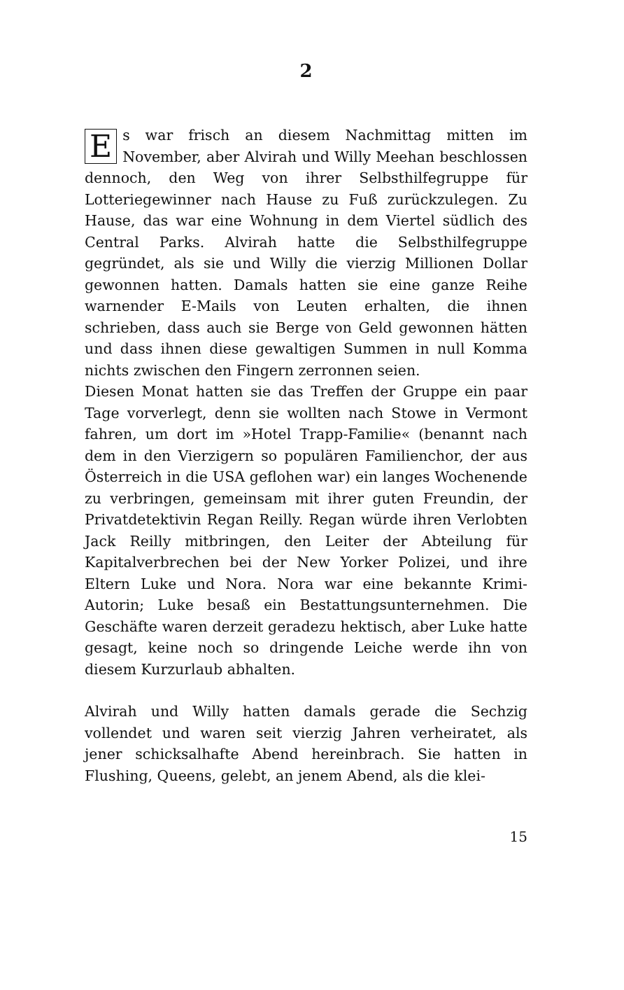2
Es war frisch an diesem Nachmittag mitten im November, aber Alvirah und Willy Meehan beschlossen dennoch, den Weg von ihrer Selbsthilfegruppe für Lotteriegewinner nach Hause zu Fuß zurückzulegen. Zu Hause, das war eine Wohnung in dem Viertel südlich des Central Parks. Alvirah hatte die Selbsthilfegruppe gegründet, als sie und Willy die vierzig Millionen Dollar gewonnen hatten. Damals hatten sie eine ganze Reihe warnender E-Mails von Leuten erhalten, die ihnen schrieben, dass auch sie Berge von Geld gewonnen hätten und dass ihnen diese gewaltigen Summen in null Komma nichts zwischen den Fingern zerronnen seien.
Diesen Monat hatten sie das Treffen der Gruppe ein paar Tage vorverlegt, denn sie wollten nach Stowe in Vermont fahren, um dort im »Hotel Trapp-Familie« (benannt nach dem in den Vierzigern so populären Familienchor, der aus Österreich in die USA geflohen war) ein langes Wochenende zu verbringen, gemeinsam mit ihrer guten Freundin, der Privatdetektivin Regan Reilly. Regan würde ihren Verlobten Jack Reilly mitbringen, den Leiter der Abteilung für Kapitalverbrechen bei der New Yorker Polizei, und ihre Eltern Luke und Nora. Nora war eine bekannte Krimi-Autorin; Luke besaß ein Bestattungsunternehmen. Die Geschäfte waren derzeit geradezu hektisch, aber Luke hatte gesagt, keine noch so dringende Leiche werde ihn von diesem Kurzurlaub abhalten.
Alvirah und Willy hatten damals gerade die Sechzig vollendet und waren seit vierzig Jahren verheiratet, als jener schicksalhafte Abend hereinbrach. Sie hatten in Flushing, Queens, gelebt, an jenem Abend, als die klei-
15